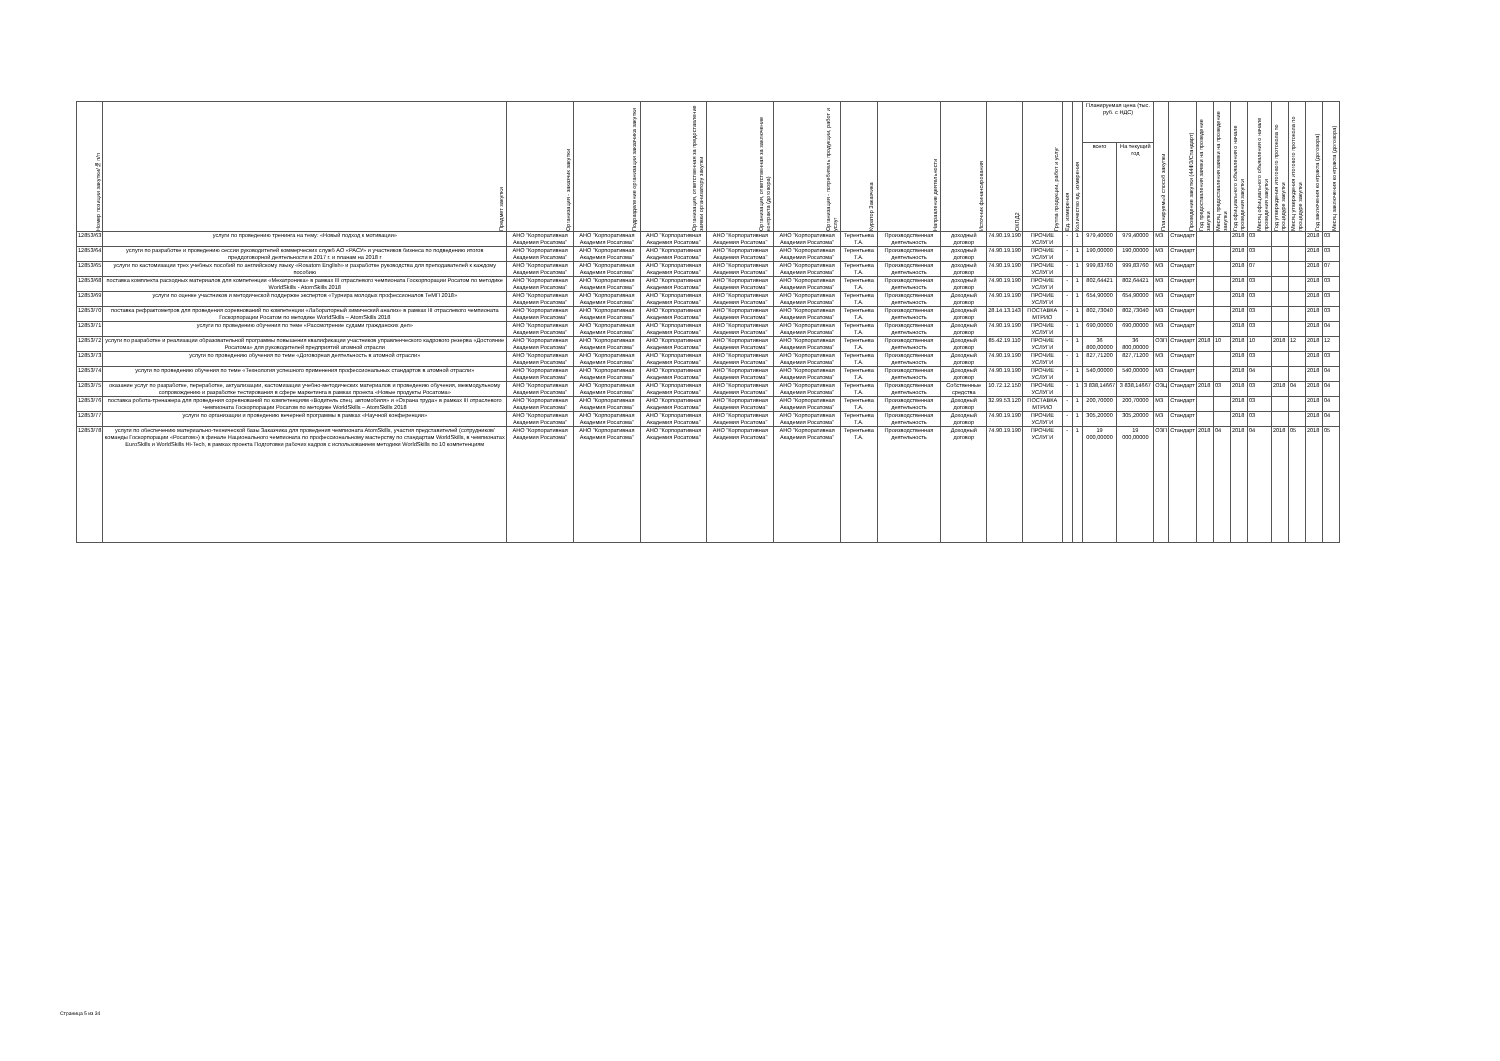| Номер позиции закупки/№ п/п | Предмет закупки | Организация - заказчик закупки | Подразделение организации заказчика закупки | Организация, ответственная за предоставление заявки организатору закупки | Организация, ответственная за заключение контракта (договора) | Организация - потребитель продукции, работ и услуг | Куратор Заказчика | Направление деятельности | Источник финансирования | ОКПД2 | Группа продукции, работ и услуг | Ед. измерения | Количество ед. измерения | Планируемая цена (тыс. руб. с НДС) | | Планируемый способ закупки | Проведение закупки (44ФЗ/Стандарт) | Год предоставления заявки на проведение закупки | Месяц предоставления заявки на проведение закупки | Год официального объявления о начале проведения закупки | Месяц официального объявления о начале проведения закупки | Год утверждения итогового протокола по процедуре закупки | Месяц утверждения итогового протокола по процедуре закупки | Год заключения контракта (договора) | Месяц заключения контракта (договора) |
| --- | --- | --- | --- | --- | --- | --- | --- | --- | --- | --- | --- | --- | --- | --- | --- | --- | --- | --- | --- | --- | --- | --- | --- | --- | --- |
| | | | | | | | | | | | | | | всего | На текущий год | | | | | | | | | | |
| 12853/63 | услуги по проведению тренинга на тему: «Новый подход к мотивации» | АНО "Корпоративная Академия Росатома" | АНО "Корпоративная Академия Росатома" | АНО "Корпоративная Академия Росатома" | АНО "Корпоративная Академия Росатома" | АНО "Корпоративная Академия Росатома" | Терентьева Т.А. | Производственная деятельность | доходный договор | 74.90.19.190 | ПРОЧИЕ УСЛУГИ | - | 1 | 979,40000 | 979,40000 | МЗ | Стандарт | | | 2018 | 03 | | | 2018 | 03 |
| 12853/64 | услуги по разработке и проведению сессии руководителей коммерческих служб АО «РАСУ» и участников бизнеса по подведению итогов преддоговорной деятельности в 2017 г. и планам на 2018 г | АНО "Корпоративная Академия Росатома" | АНО "Корпоративная Академия Росатома" | АНО "Корпоративная Академия Росатома" | АНО "Корпоративная Академия Росатома" | АНО "Корпоративная Академия Росатома" | Терентьева Т.А. | Производственная деятельность | доходный договор | 74.90.19.190 | ПРОЧИЕ УСЛУГИ | - | 1 | 190,00000 | 190,00000 | МЗ | Стандарт | | | 2018 | 03 | | | 2018 | 03 |
| 12853/65 | услуги по кастомизации трех учебных пособий по английскому языку «Rosatom English» и разработке руководства для преподавателей к каждому пособию | АНО "Корпоративная Академия Росатома" | АНО "Корпоративная Академия Росатома" | АНО "Корпоративная Академия Росатома" | АНО "Корпоративная Академия Росатома" | АНО "Корпоративная Академия Росатома" | Терентьева Т.А. | Производственная деятельность | доходный договор | 74.90.19.190 | ПРОЧИЕ УСЛУГИ | - | 1 | 999,83760 | 999,83760 | МЗ | Стандарт | | | 2018 | 07 | | | 2018 | 07 |
| 12853/68 | поставка комплекта расходных материалов для компетенции «Мехатроника» в рамках III отраслевого чемпионата Госкорпорации Росатом по методике WorldSkills - AtomSkills 2018 | АНО "Корпоративная Академия Росатома" | АНО "Корпоративная Академия Росатома" | АНО "Корпоративная Академия Росатома" | АНО "Корпоративная Академия Росатома" | АНО "Корпоративная Академия Росатома" | Терентьева Т.А. | Производственная деятельность | доходный договор | 74.90.19.190 | ПРОЧИЕ УСЛУГИ | - | 1 | 802,64421 | 802,64421 | МЗ | Стандарт | | | 2018 | 03 | | | 2018 | 03 |
| 12853/69 | услуги по оценке участников и методической поддержке экспертов «Турнира молодых профессионалов ТеМП 2018» | АНО "Корпоративная Академия Росатома" | АНО "Корпоративная Академия Росатома" | АНО "Корпоративная Академия Росатома" | АНО "Корпоративная Академия Росатома" | АНО "Корпоративная Академия Росатома" | Терентьева Т.А. | Производственная деятельность | Доходный договор | 74.90.19.190 | ПРОЧИЕ УСЛУГИ | - | 1 | 654,90000 | 654,90000 | МЗ | Стандарт | | | 2018 | 03 | | | 2018 | 03 |
| 12853/70 | поставка рефрактометров для проведения соревнований по компетенции «Лабораторный химический анализ» в рамках III отраслевого чемпионата Госкорпорации Росатом по методике WorldSkills – AtomSkills 2018 | АНО "Корпоративная Академия Росатома" | АНО "Корпоративная Академия Росатома" | АНО "Корпоративная Академия Росатома" | АНО "Корпоративная Академия Росатома" | АНО "Корпоративная Академия Росатома" | Терентьева Т.А. | Производственная деятельность | Доходный договор | 28.14.13.143 | ПОСТАВКА МТРИО | - | 1 | 802,73040 | 802,73040 | МЗ | Стандарт | | | 2018 | 03 | | | 2018 | 03 |
| 12853/71 | услуги по проведению обучения по теме «Рассмотрение судами гражданских дел» | АНО "Корпоративная Академия Росатома" | АНО "Корпоративная Академия Росатома" | АНО "Корпоративная Академия Росатома" | АНО "Корпоративная Академия Росатома" | АНО "Корпоративная Академия Росатома" | Терентьева Т.А. | Производственная деятельность | Доходный договор | 74.90.19.190 | ПРОЧИЕ УСЛУГИ | - | 1 | 690,00000 | 690,00000 | МЗ | Стандарт | | | 2018 | 03 | | | 2018 | 04 |
| 12853/72 | услуги по разработке и реализации образовательной программы повышения квалификации участников управленческого кадрового резерва «Достояние Росатома» для руководителей предприятий атомной отрасли | АНО "Корпоративная Академия Росатома" | АНО "Корпоративная Академия Росатома" | АНО "Корпоративная Академия Росатома" | АНО "Корпоративная Академия Росатома" | АНО "Корпоративная Академия Росатома" | Терентьева Т.А. | Производственная деятельность | Доходный договор | 85.42.19.110 | ПРОЧИЕ УСЛУГИ | - | 1 | 36 800,00000 | 36 800,00000 | ОЗП | Стандарт | 2018 | 10 | 2018 | 10 | 2018 | 12 | 2018 | 12 |
| 12853/73 | услуги по проведению обучения по теме «Договорная деятельность в атомной отрасли» | АНО "Корпоративная Академия Росатома" | АНО "Корпоративная Академия Росатома" | АНО "Корпоративная Академия Росатома" | АНО "Корпоративная Академия Росатома" | АНО "Корпоративная Академия Росатома" | Терентьева Т.А. | Производственная деятельность | Доходный договор | 74.90.19.190 | ПРОЧИЕ УСЛУГИ | - | 1 | 827,71200 | 827,71200 | МЗ | Стандарт | | | 2018 | 03 | | | 2018 | 03 |
| 12853/74 | услуги по проведению обучения по теме «Технология успешного применения профессиональных стандартов в атомной отрасли» | АНО "Корпоративная Академия Росатома" | АНО "Корпоративная Академия Росатома" | АНО "Корпоративная Академия Росатома" | АНО "Корпоративная Академия Росатома" | АНО "Корпоративная Академия Росатома" | Терентьева Т.А. | Производственная деятельность | Доходный договор | 74.90.19.190 | ПРОЧИЕ УСЛУГИ | - | 1 | 540,00000 | 540,00000 | МЗ | Стандарт | | | 2018 | 04 | | | 2018 | 04 |
| 12853/75 | оказание услуг по разработке, переработке, актуализации, кастомизации учебно-методических материалов и проведению обучения, межмодульному сопровождению и разработке тестирования в сфере маркетинга в рамках проекта «Новые продукты Росатома» | АНО "Корпоративная Академия Росатома" | АНО "Корпоративная Академия Росатома" | АНО "Корпоративная Академия Росатома" | АНО "Корпоративная Академия Росатома" | АНО "Корпоративная Академия Росатома" | Терентьева Т.А. | Производственная деятельность | Собственные средства | 10.72.12.150 | ПРОЧИЕ УСЛУГИ | - | 1 | 3 838,14667 | 3 838,14667 | ОЗЦ | Стандарт | 2018 | 03 | 2018 | 03 | 2018 | 04 | 2018 | 04 |
| 12853/76 | поставка робота-тренажера для проведения соревнований по компетенциям «Водитель спец. автомобиля» и «Охрана труда» в рамках III отраслевого чемпионата Госкорпорации Росатом по методике WorldSkills – AtomSkills 2018 | АНО "Корпоративная Академия Росатома" | АНО "Корпоративная Академия Росатома" | АНО "Корпоративная Академия Росатома" | АНО "Корпоративная Академия Росатома" | АНО "Корпоративная Академия Росатома" | Терентьева Т.А. | Производственная деятельность | Доходный договор | 32.99.53.120 | ПОСТАВКА МТРИО | - | 1 | 200,70000 | 200,70000 | МЗ | Стандарт | | | 2018 | 03 | | | 2018 | 04 |
| 12853/77 | услуги по организации и проведению вечерней программы в рамках «Научной конференции» | АНО "Корпоративная Академия Росатома" | АНО "Корпоративная Академия Росатома" | АНО "Корпоративная Академия Росатома" | АНО "Корпоративная Академия Росатома" | АНО "Корпоративная Академия Росатома" | Терентьева Т.А. | Производственная деятельность | Доходный договор | 74.90.19.190 | ПРОЧИЕ УСЛУГИ | - | 1 | 305,20000 | 305,20000 | МЗ | Стандарт | | | 2018 | 03 | | | 2018 | 04 |
| 12853/78 | услуги по обеспечению материально-технической базы Заказчика для проведения чемпионата AtomSkills, участия представителей (сотрудников/ команды Госкорпорации «Росатом») в финале Национального чемпионата по профессиональному мастерству по стандартам WorldSkills, в чемпионатах EuroSkills и WorldSkills Hi-Tech, в рамках проекта Подготовки рабочих кадров с использованием методики WorldSkills по 10 компетенциям | АНО "Корпоративная Академия Росатома" | АНО "Корпоративная Академия Росатома" | АНО "Корпоративная Академия Росатома" | АНО "Корпоративная Академия Росатома" | АНО "Корпоративная Академия Росатома" | Терентьева Т.А. | Производственная деятельность | Доходный договор | 74.90.19.190 | ПРОЧИЕ УСЛУГИ | - | 1 | 19 000,00000 | 19 000,00000 | ОЗП | Стандарт | 2018 | 04 | 2018 | 04 | 2018 | 05 | 2018 | 05 |
Страница 5 из 34